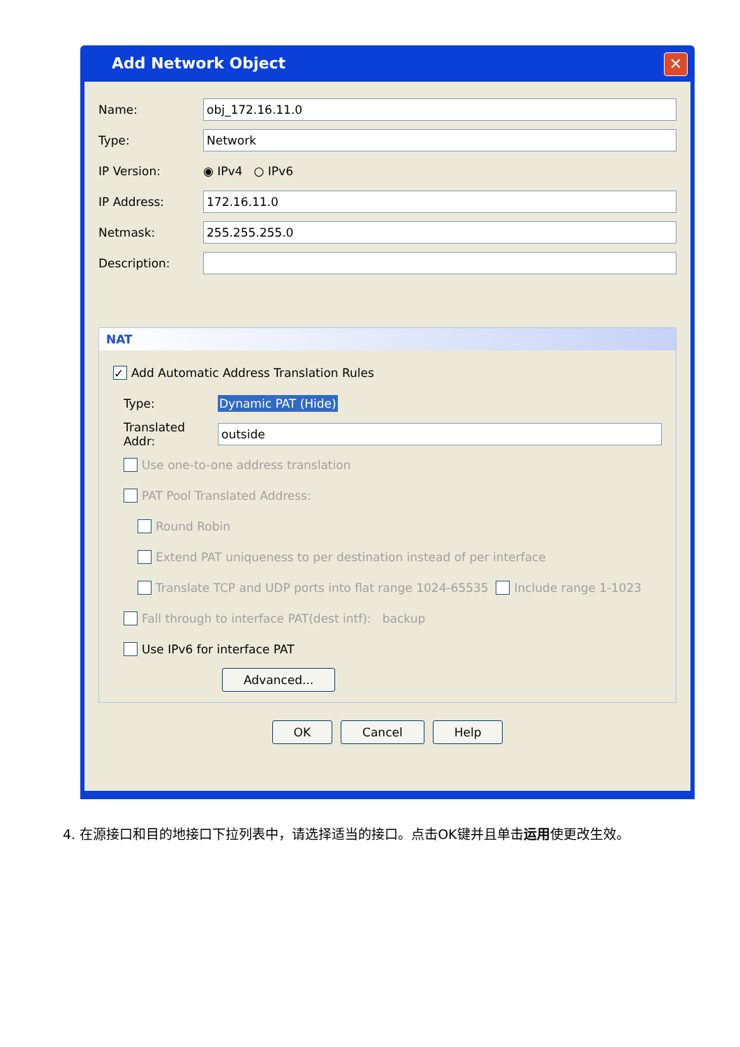Add Network Object ✕
Name: obj_172.16.11.0
Type: Network
IP Version: ◉ IPv4 ○ IPv6
IP Address: 172.16.11.0
Netmask: 255.255.255.0
Description:
NAT
✓ Add Automatic Address Translation Rules
Type: Dynamic PAT (Hide)
Translated Addr: outside
Use one-to-one address translation
PAT Pool Translated Address:
Round Robin
Extend PAT uniqueness to per destination instead of per interface
Translate TCP and UDP ports into flat range 1024-65535 Include range 1-1023
Fall through to interface PAT(dest intf): backup
Use IPv6 for interface PAT
Advanced...
OK Cancel Help
4. 在源接口和目的地接口下拉列表中，请选择适当的接口。点击OK键并且单击运用使更改生效。